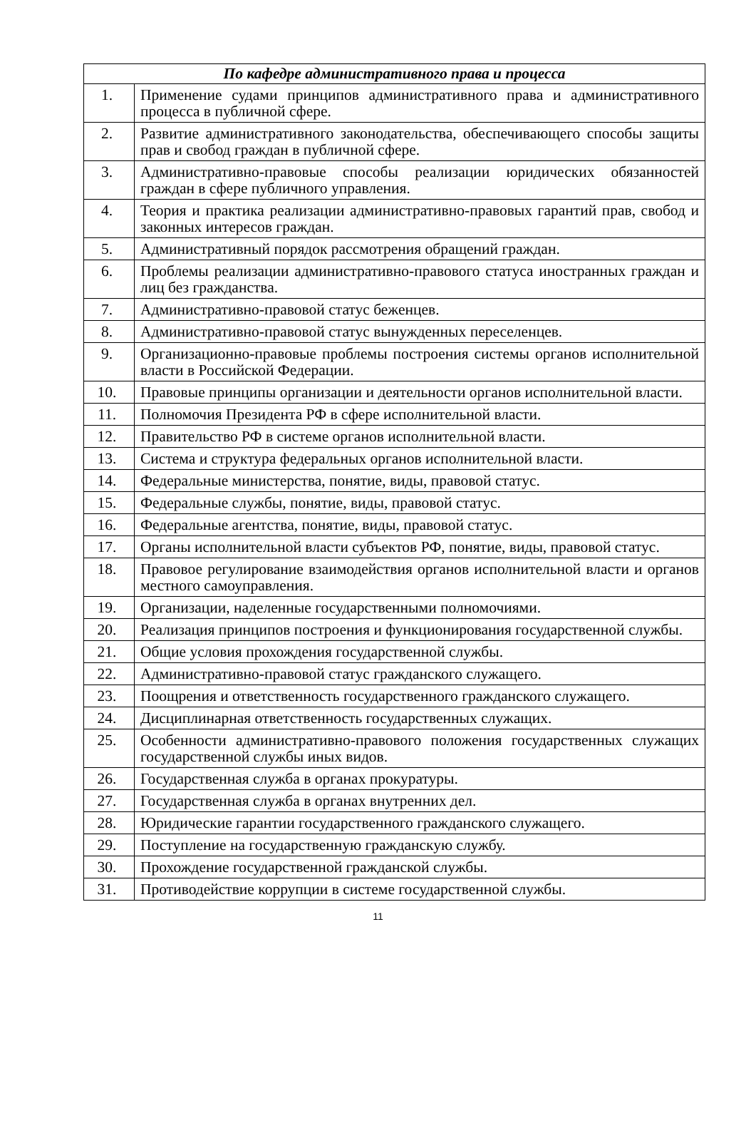| По кафедре административного права и процесса | |
| --- | --- |
| 1. | Применение судами принципов административного права и административного процесса в публичной сфере. |
| 2. | Развитие административного законодательства, обеспечивающего способы защиты прав и свобод граждан в публичной сфере. |
| 3. | Административно-правовые способы реализации юридических обязанностей граждан в сфере публичного управления. |
| 4. | Теория и практика реализации административно-правовых гарантий прав, свобод и законных интересов граждан. |
| 5. | Административный порядок рассмотрения обращений граждан. |
| 6. | Проблемы реализации административно-правового статуса иностранных граждан и лиц без гражданства. |
| 7. | Административно-правовой статус беженцев. |
| 8. | Административно-правовой статус вынужденных переселенцев. |
| 9. | Организационно-правовые проблемы построения системы органов исполнительной власти в Российской Федерации. |
| 10. | Правовые принципы организации и деятельности органов исполнительной власти. |
| 11. | Полномочия Президента РФ в сфере исполнительной власти. |
| 12. | Правительство РФ в системе органов исполнительной власти. |
| 13. | Система и структура федеральных органов исполнительной власти. |
| 14. | Федеральные министерства, понятие, виды, правовой статус. |
| 15. | Федеральные службы, понятие, виды, правовой статус. |
| 16. | Федеральные агентства, понятие, виды, правовой статус. |
| 17. | Органы исполнительной власти субъектов РФ, понятие, виды, правовой статус. |
| 18. | Правовое регулирование взаимодействия органов исполнительной власти и органов местного самоуправления. |
| 19. | Организации, наделенные государственными полномочиями. |
| 20. | Реализация принципов построения и функционирования государственной службы. |
| 21. | Общие условия прохождения государственной службы. |
| 22. | Административно-правовой статус гражданского служащего. |
| 23. | Поощрения и ответственность государственного гражданского служащего. |
| 24. | Дисциплинарная ответственность государственных служащих. |
| 25. | Особенности административно-правового положения государственных служащих государственной службы иных видов. |
| 26. | Государственная служба в органах прокуратуры. |
| 27. | Государственная служба в органах внутренних дел. |
| 28. | Юридические гарантии государственного гражданского служащего. |
| 29. | Поступление на государственную гражданскую службу. |
| 30. | Прохождение государственной гражданской службы. |
| 31. | Противодействие коррупции в системе государственной службы. |
11